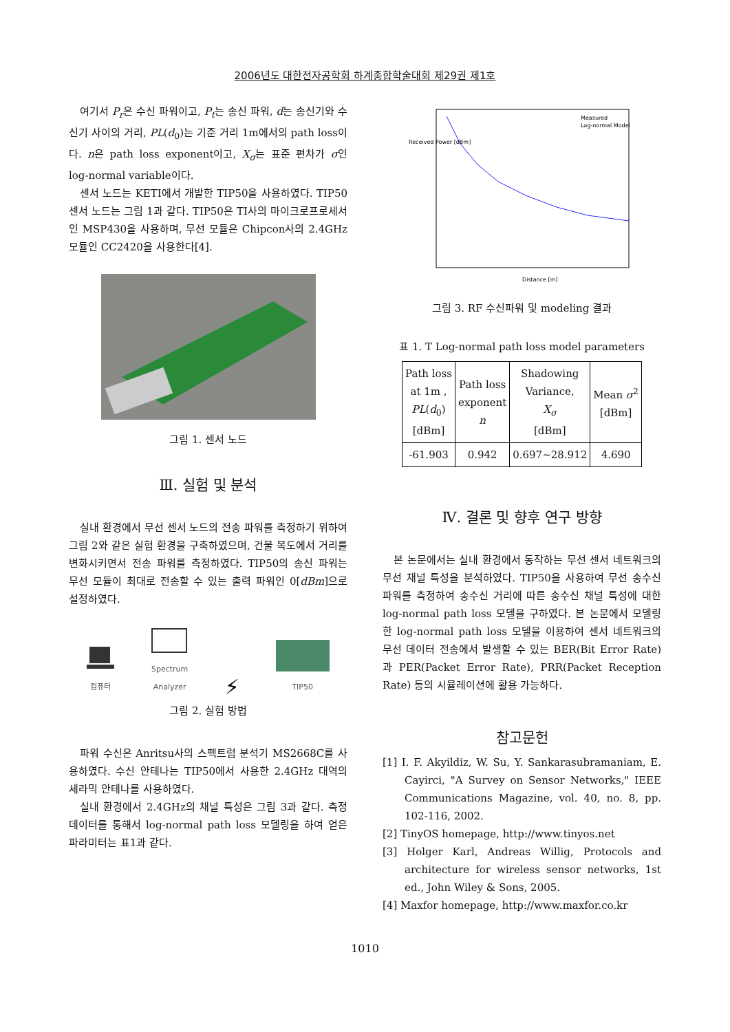2006년도 대한전자공학회 하계종합학술대회 제29권 제1호
여기서 P<sub>r</sub>은 수신 파워이고, P<sub>t</sub>는 송신 파워, d는 송신기와 수신기 사이의 거리, PL(d<sub>0</sub>)는 기준 거리 1m에서의 path loss이다. n은 path loss exponent이고, X<sub>σ</sub>는 표준 편차가 σ인 log-normal variable이다.
센서 노드는 KETI에서 개발한 TIP50을 사용하였다. TIP50 센서 노드는 그림 1과 같다. TIP50은 TI사의 마이크로프로세서인 MSP430을 사용하며, 무선 모듈은 Chipcon사의 2.4GHz 모듈인 CC2420을 사용한다[4].
그림 1. 센서 노드
Ⅲ. 실험 및 분석
실내 환경에서 무선 센서 노드의 전송 파워를 측정하기 위하여 그림 2와 같은 실험 환경을 구축하였으며, 건물 복도에서 거리를 변화시키면서 전송 파워를 측정하였다. TIP50의 송신 파워는 무선 모듈이 최대로 전송할 수 있는 출력 파워인 0[dBm]으로 설정하였다.
컴퓨터
Spectrum
Analyzer
⚡
TIP50
그림 2. 실험 방법
파워 수신은 Anritsu사의 스펙트럼 분석기 MS2668C를 사용하였다. 수신 안테나는 TIP50에서 사용한 2.4GHz 대역의 세라믹 안테나를 사용하였다.
실내 환경에서 2.4GHz의 채널 특성은 그림 3과 같다. 측정 데이터를 통해서 log-normal path loss 모델링을 하여 얻은 파라미터는 표1과 같다.
Measured
Log-normal Model
Distance [m]
Received Power [dBm]
그림 3. RF 수신파워 및 modeling 결과
표 1. T Log-normal path loss model parameters
| Path loss at 1m , PL ( d<sub>0</sub>) [dBm] | Path loss exponent n | Shadowing Variance, X<sub>σ</sub> [dBm] | Mean σ<sup>2</sup> [dBm] |
| -61.903 | 0.942 | 0.697~28.912 | 4.690 |
Ⅳ. 결론 및 향후 연구 방향
본 논문에서는 실내 환경에서 동작하는 무선 센서 네트워크의 무선 채널 특성을 분석하였다. TIP50을 사용하여 무선 송수신 파워를 측정하여 송수신 거리에 따른 송수신 채널 특성에 대한 log-normal path loss 모델을 구하였다. 본 논문에서 모델링한 log-normal path loss 모델을 이용하여 센서 네트워크의 무선 데이터 전송에서 발생할 수 있는 BER(Bit Error Rate)과 PER(Packet Error Rate), PRR(Packet Reception Rate) 등의 시뮬레이션에 활용 가능하다.
참고문헌
[1] I. F. Akyildiz, W. Su, Y. Sankarasubramaniam, E. Cayirci, "A Survey on Sensor Networks," IEEE Communications Magazine, vol. 40, no. 8, pp. 102-116, 2002.
[2] TinyOS homepage, http://www.tinyos.net
[3] Holger Karl, Andreas Willig, Protocols and architecture for wireless sensor networks, 1st ed., John Wiley & Sons, 2005.
[4] Maxfor homepage, http://www.maxfor.co.kr
1010